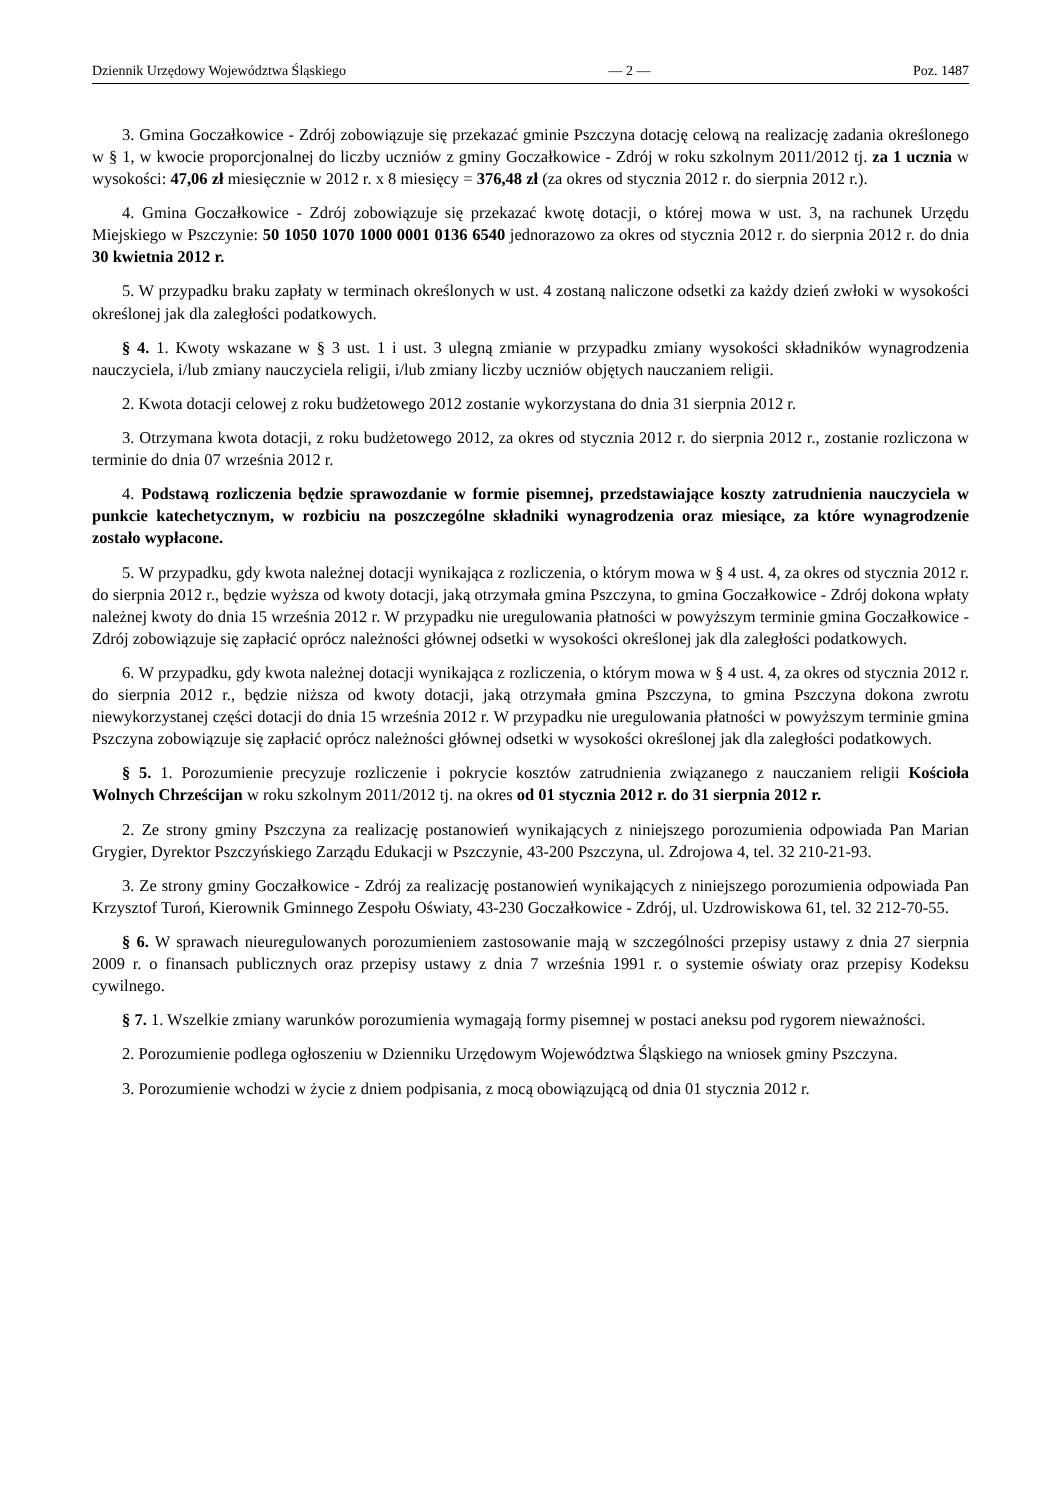Dziennik Urzędowy Województwa Śląskiego — 2 — Poz. 1487
3. Gmina Goczałkowice - Zdrój zobowiązuje się przekazać gminie Pszczyna dotację celową na realizację zadania określonego w § 1, w kwocie proporcjonalnej do liczby uczniów z gminy Goczałkowice - Zdrój w roku szkolnym 2011/2012 tj. za 1 ucznia w wysokości: 47,06 zł miesięcznie w 2012 r. x 8 miesięcy = 376,48 zł (za okres od stycznia 2012 r. do sierpnia 2012 r.).
4. Gmina Goczałkowice - Zdrój zobowiązuje się przekazać kwotę dotacji, o której mowa w ust. 3, na rachunek Urzędu Miejskiego w Pszczynie: 50 1050 1070 1000 0001 0136 6540 jednorazowo za okres od stycznia 2012 r. do sierpnia 2012 r. do dnia 30 kwietnia 2012 r.
5. W przypadku braku zapłaty w terminach określonych w ust. 4 zostaną naliczone odsetki za każdy dzień zwłoki w wysokości określonej jak dla zaległości podatkowych.
§ 4. 1. Kwoty wskazane w § 3 ust. 1 i ust. 3 ulegną zmianie w przypadku zmiany wysokości składników wynagrodzenia nauczyciela, i/lub zmiany nauczyciela religii, i/lub zmiany liczby uczniów objętych nauczaniem religii.
2. Kwota dotacji celowej z roku budżetowego 2012 zostanie wykorzystana do dnia 31 sierpnia 2012 r.
3. Otrzymana kwota dotacji, z roku budżetowego 2012, za okres od stycznia 2012 r. do sierpnia 2012 r., zostanie rozliczona w terminie do dnia 07 września 2012 r.
4. Podstawą rozliczenia będzie sprawozdanie w formie pisemnej, przedstawiające koszty zatrudnienia nauczyciela w punkcie katechetycznym, w rozbiciu na poszczególne składniki wynagrodzenia oraz miesiące, za które wynagrodzenie zostało wypłacone.
5. W przypadku, gdy kwota należnej dotacji wynikająca z rozliczenia, o którym mowa w § 4 ust. 4, za okres od stycznia 2012 r. do sierpnia 2012 r., będzie wyższa od kwoty dotacji, jaką otrzymała gmina Pszczyna, to gmina Goczałkowice - Zdrój dokona wpłaty należnej kwoty do dnia 15 września 2012 r. W przypadku nie uregulowania płatności w powyższym terminie gmina Goczałkowice - Zdrój zobowiązuje się zapłacić oprócz należności głównej odsetki w wysokości określonej jak dla zaległości podatkowych.
6. W przypadku, gdy kwota należnej dotacji wynikająca z rozliczenia, o którym mowa w § 4 ust. 4, za okres od stycznia 2012 r. do sierpnia 2012 r., będzie niższa od kwoty dotacji, jaką otrzymała gmina Pszczyna, to gmina Pszczyna dokona zwrotu niewykorzystanej części dotacji do dnia 15 września 2012 r. W przypadku nie uregulowania płatności w powyższym terminie gmina Pszczyna zobowiązuje się zapłacić oprócz należności głównej odsetki w wysokości określonej jak dla zaległości podatkowych.
§ 5. 1. Porozumienie precyzuje rozliczenie i pokrycie kosztów zatrudnienia związanego z nauczaniem religii Kościoła Wolnych Chrześcijan w roku szkolnym 2011/2012 tj. na okres od 01 stycznia 2012 r. do 31 sierpnia 2012 r.
2. Ze strony gminy Pszczyna za realizację postanowień wynikających z niniejszego porozumienia odpowiada Pan Marian Grygier, Dyrektor Pszczyńskiego Zarządu Edukacji w Pszczynie, 43-200 Pszczyna, ul. Zdrojowa 4, tel. 32 210-21-93.
3. Ze strony gminy Goczałkowice - Zdrój za realizację postanowień wynikających z niniejszego porozumienia odpowiada Pan Krzysztof Turoń, Kierownik Gminnego Zespołu Oświaty, 43-230 Goczałkowice - Zdrój, ul. Uzdrowiskowa 61, tel. 32 212-70-55.
§ 6. W sprawach nieuregulowanych porozumieniem zastosowanie mają w szczególności przepisy ustawy z dnia 27 sierpnia 2009 r. o finansach publicznych oraz przepisy ustawy z dnia 7 września 1991 r. o systemie oświaty oraz przepisy Kodeksu cywilnego.
§ 7. 1. Wszelkie zmiany warunków porozumienia wymagają formy pisemnej w postaci aneksu pod rygorem nieważności.
2. Porozumienie podlega ogłoszeniu w Dzienniku Urzędowym Województwa Śląskiego na wniosek gminy Pszczyna.
3. Porozumienie wchodzi w życie z dniem podpisania, z mocą obowiązującą od dnia 01 stycznia 2012 r.